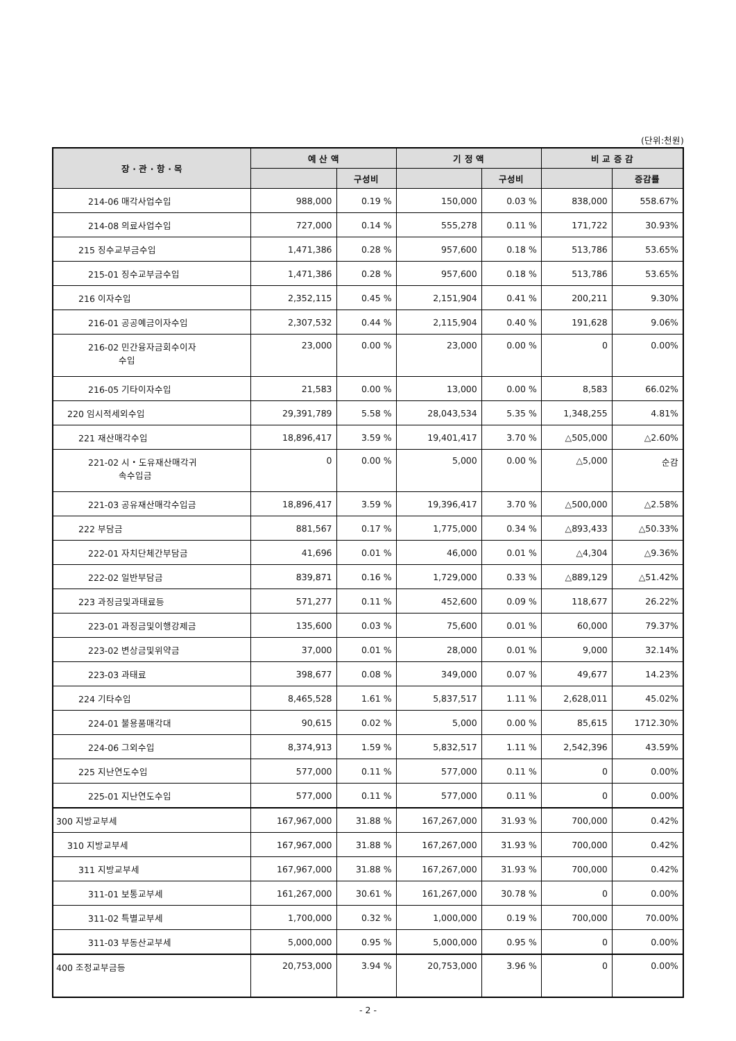(단위:천원)
| 장 · 관 · 항 · 목 | 예 산 액 | | 기 정 액 | | 비 교 증 감 | |
| --- | --- | --- | --- | --- | --- | --- |
| | | 구성비 | | 구성비 | | 증감률 |
| 214-06 매각사업수입 | 988,000 | 0.19 % | 150,000 | 0.03 % | 838,000 | 558.67% |
| 214-08 의료사업수입 | 727,000 | 0.14 % | 555,278 | 0.11 % | 171,722 | 30.93% |
| 215 징수교부금수입 | 1,471,386 | 0.28 % | 957,600 | 0.18 % | 513,786 | 53.65% |
| 215-01 징수교부금수입 | 1,471,386 | 0.28 % | 957,600 | 0.18 % | 513,786 | 53.65% |
| 216 이자수입 | 2,352,115 | 0.45 % | 2,151,904 | 0.41 % | 200,211 | 9.30% |
| 216-01 공공예금이자수입 | 2,307,532 | 0.44 % | 2,115,904 | 0.40 % | 191,628 | 9.06% |
| 216-02 민간융자금회수이자 수입 | 23,000 | 0.00 % | 23,000 | 0.00 % | 0 | 0.00% |
| 216-05 기타이자수입 | 21,583 | 0.00 % | 13,000 | 0.00 % | 8,583 | 66.02% |
| 220 임시적세외수입 | 29,391,789 | 5.58 % | 28,043,534 | 5.35 % | 1,348,255 | 4.81% |
| 221 재산매각수입 | 18,896,417 | 3.59 % | 19,401,417 | 3.70 % | △505,000 | △2.60% |
| 221-02 시・도유재산매각귀 속수입금 | 0 | 0.00 % | 5,000 | 0.00 % | △5,000 | 순감 |
| 221-03 공유재산매각수입금 | 18,896,417 | 3.59 % | 19,396,417 | 3.70 % | △500,000 | △2.58% |
| 222 부담금 | 881,567 | 0.17 % | 1,775,000 | 0.34 % | △893,433 | △50.33% |
| 222-01 자치단체간부담금 | 41,696 | 0.01 % | 46,000 | 0.01 % | △4,304 | △9.36% |
| 222-02 일반부담금 | 839,871 | 0.16 % | 1,729,000 | 0.33 % | △889,129 | △51.42% |
| 223 과징금및과태료등 | 571,277 | 0.11 % | 452,600 | 0.09 % | 118,677 | 26.22% |
| 223-01 과징금및이행강제금 | 135,600 | 0.03 % | 75,600 | 0.01 % | 60,000 | 79.37% |
| 223-02 변상금및위약금 | 37,000 | 0.01 % | 28,000 | 0.01 % | 9,000 | 32.14% |
| 223-03 과태료 | 398,677 | 0.08 % | 349,000 | 0.07 % | 49,677 | 14.23% |
| 224 기타수입 | 8,465,528 | 1.61 % | 5,837,517 | 1.11 % | 2,628,011 | 45.02% |
| 224-01 불용품매각대 | 90,615 | 0.02 % | 5,000 | 0.00 % | 85,615 | 1712.30% |
| 224-06 그외수입 | 8,374,913 | 1.59 % | 5,832,517 | 1.11 % | 2,542,396 | 43.59% |
| 225 지난연도수입 | 577,000 | 0.11 % | 577,000 | 0.11 % | 0 | 0.00% |
| 225-01 지난연도수입 | 577,000 | 0.11 % | 577,000 | 0.11 % | 0 | 0.00% |
| 300 지방교부세 | 167,967,000 | 31.88 % | 167,267,000 | 31.93 % | 700,000 | 0.42% |
| 310 지방교부세 | 167,967,000 | 31.88 % | 167,267,000 | 31.93 % | 700,000 | 0.42% |
| 311 지방교부세 | 167,967,000 | 31.88 % | 167,267,000 | 31.93 % | 700,000 | 0.42% |
| 311-01 보통교부세 | 161,267,000 | 30.61 % | 161,267,000 | 30.78 % | 0 | 0.00% |
| 311-02 특별교부세 | 1,700,000 | 0.32 % | 1,000,000 | 0.19 % | 700,000 | 70.00% |
| 311-03 부동산교부세 | 5,000,000 | 0.95 % | 5,000,000 | 0.95 % | 0 | 0.00% |
| 400 조정교부금등 | 20,753,000 | 3.94 % | 20,753,000 | 3.96 % | 0 | 0.00% |
- 2 -